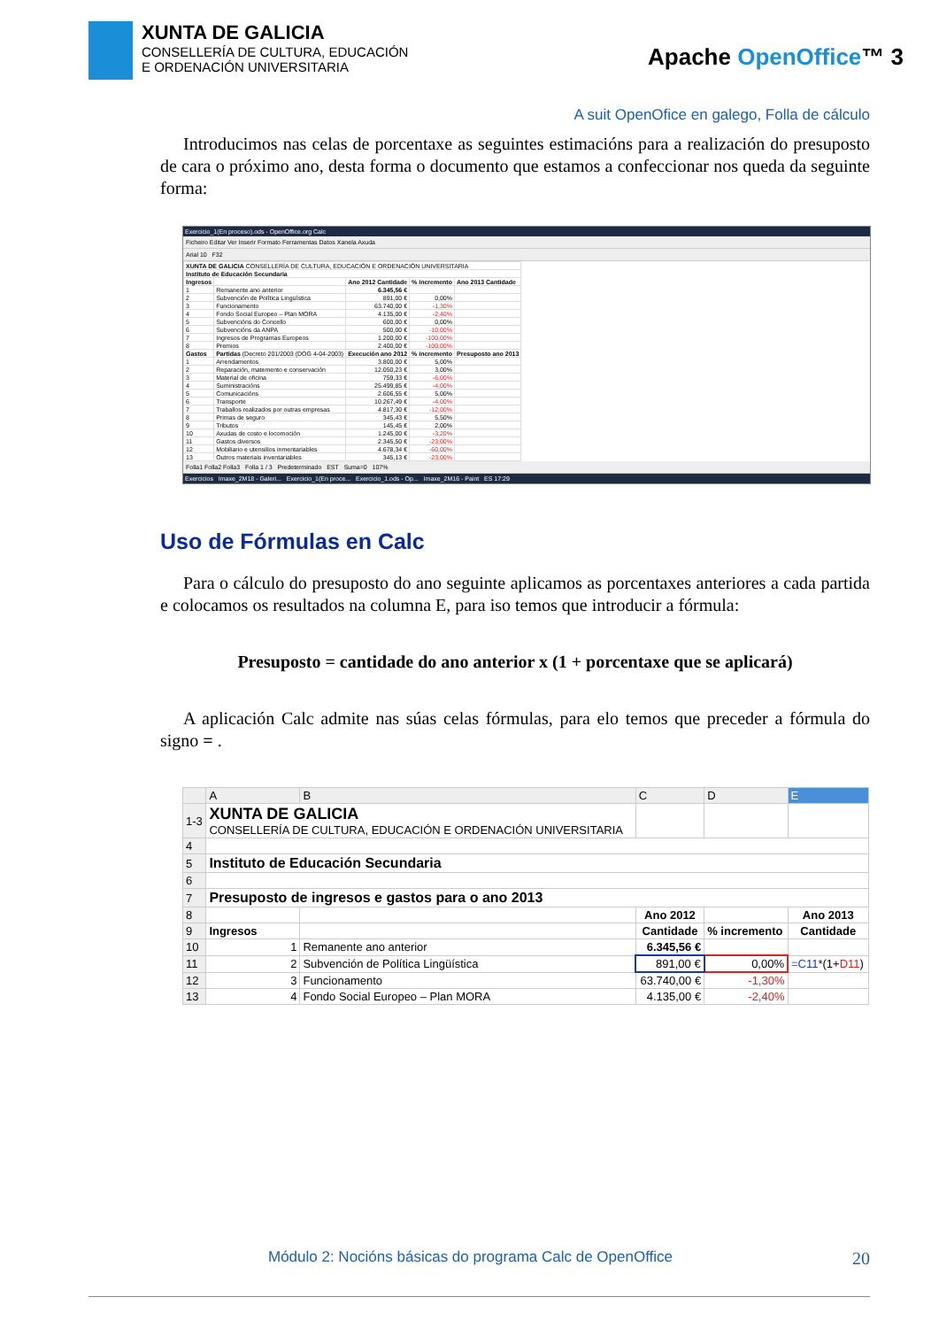XUNTA DE GALICIA
CONSELLERÍA DE CULTURA, EDUCACIÓN
E ORDENACIÓN UNIVERSITARIA
Apache OpenOffice™ 3
A suit OpenOfice en galego, Folla de cálculo
Introducimos nas celas de porcentaxe as seguintes estimacións para a realización do presuposto de cara o próximo ano, desta forma o documento que estamos a confeccionar nos queda da seguinte forma:
Exercicio_1(En proceso).ods - OpenOffice.org Calc
Ficheiro Editar Ver Inserir Formato Ferramentas Datos Xanela Axuda
Arial 10 F32
| XUNTA DE GALICIA CONSELLERÍA DE CULTURA, EDUCACIÓN E ORDENACIÓN UNIVERSITARIA | | | | |
| Instituto de Educación Secundaria | | | | |
| Ingresos | | Ano 2012 Cantidade | % incremento | Ano 2013 Cantidade |
| 1 | Remanente ano anterior | 6.345,56 € | | |
| 2 | Subvención de Política Lingüística | 891,00 € | 0,00% | |
| 3 | Funcionamento | 63.740,00 € | -1,30% | |
| 4 | Fondo Social Europeo – Plan MORA | 4.135,00 € | -2,40% | |
| 5 | Subvencións do Concello | 600,00 € | 0,00% | |
| 6 | Subvencións da ANPA | 500,00 € | -10,00% | |
| 7 | Ingresos de Programas Europeos | 1.200,00 € | -100,00% | |
| 8 | Premios | 2.400,00 € | -100,00% | |
| Gastos | Partidas (Decreto 201/2003 (DOG 4-04-2003) | Execución ano 2012 | % incremento | Presuposto ano 2013 |
| 1 | Arrendamentos | 3.800,00 € | 5,00% | |
| 2 | Reparación, matemento e conservación | 12.050,23 € | 3,00% | |
| 3 | Material de oficina | 759,33 € | -6,00% | |
| 4 | Suministracións | 25.499,85 € | -4,00% | |
| 5 | Comunicacións | 2.606,55 € | 5,00% | |
| 6 | Transporte | 10.267,49 € | -4,00% | |
| 7 | Traballos realizados por outras empresas | 4.817,30 € | -12,00% | |
| 8 | Primas de seguro | 345,43 € | 5,50% | |
| 9 | Tributos | 145,45 € | 2,00% | |
| 10 | Axudas de costo e locomoción | 1.245,00 € | -3,20% | |
| 11 | Gastos diversos | 2.345,50 € | -23,00% | |
| 12 | Mobiliario e utensilios inmentariables | 4.678,34 € | -60,00% | |
| 13 | Outros materiais inventariables | 345,13 € | -23,00% | |
Folla1 Folla2 Folla3 Folla 1 / 3 Predeterminado EST Suma=0 107%
Exercicios Imaxe_2M18 - Galeri... Exercicio_1(En proce... Exercicio_1.ods - Op... Imaxe_2M16 - Paint ES 17:29
Uso de Fórmulas en Calc
Para o cálculo do presuposto do ano seguinte aplicamos as porcentaxes anteriores a cada partida e colocamos os resultados na columna E, para iso temos que introducir a fórmula:
Presuposto = cantidade do ano anterior x (1 + porcentaxe que se aplicará)
A aplicación Calc admite nas súas celas fórmulas, para elo temos que preceder a fórmula do signo = .
| | A | B | C | D | E |
| --- | --- | --- | --- | --- | --- |
| 1-3 | XUNTA DE GALICIA CONSELLERÍA DE CULTURA, EDUCACIÓN E ORDENACIÓN UNIVERSITARIA | | | | |
| 4 | | | | | |
| 5 | Instituto de Educación Secundaria | | | | |
| 6 | | | | | |
| 7 | Presuposto de ingresos e gastos para o ano 2013 | | | | |
| 8 | | | Ano 2012 | | Ano 2013 |
| 9 | Ingresos | | Cantidade | % incremento | Cantidade |
| 10 | 1 | Remanente ano anterior | 6.345,56 € | | |
| 11 | 2 | Subvención de Política Lingüística | 891,00 € | 0,00% | =C11 *(1+ D11 ) |
| 12 | 3 | Funcionamento | 63.740,00 € | -1,30% | |
| 13 | 4 | Fondo Social Europeo – Plan MORA | 4.135,00 € | -2,40% | |
Módulo 2: Nocións básicas do programa Calc de OpenOffice 20